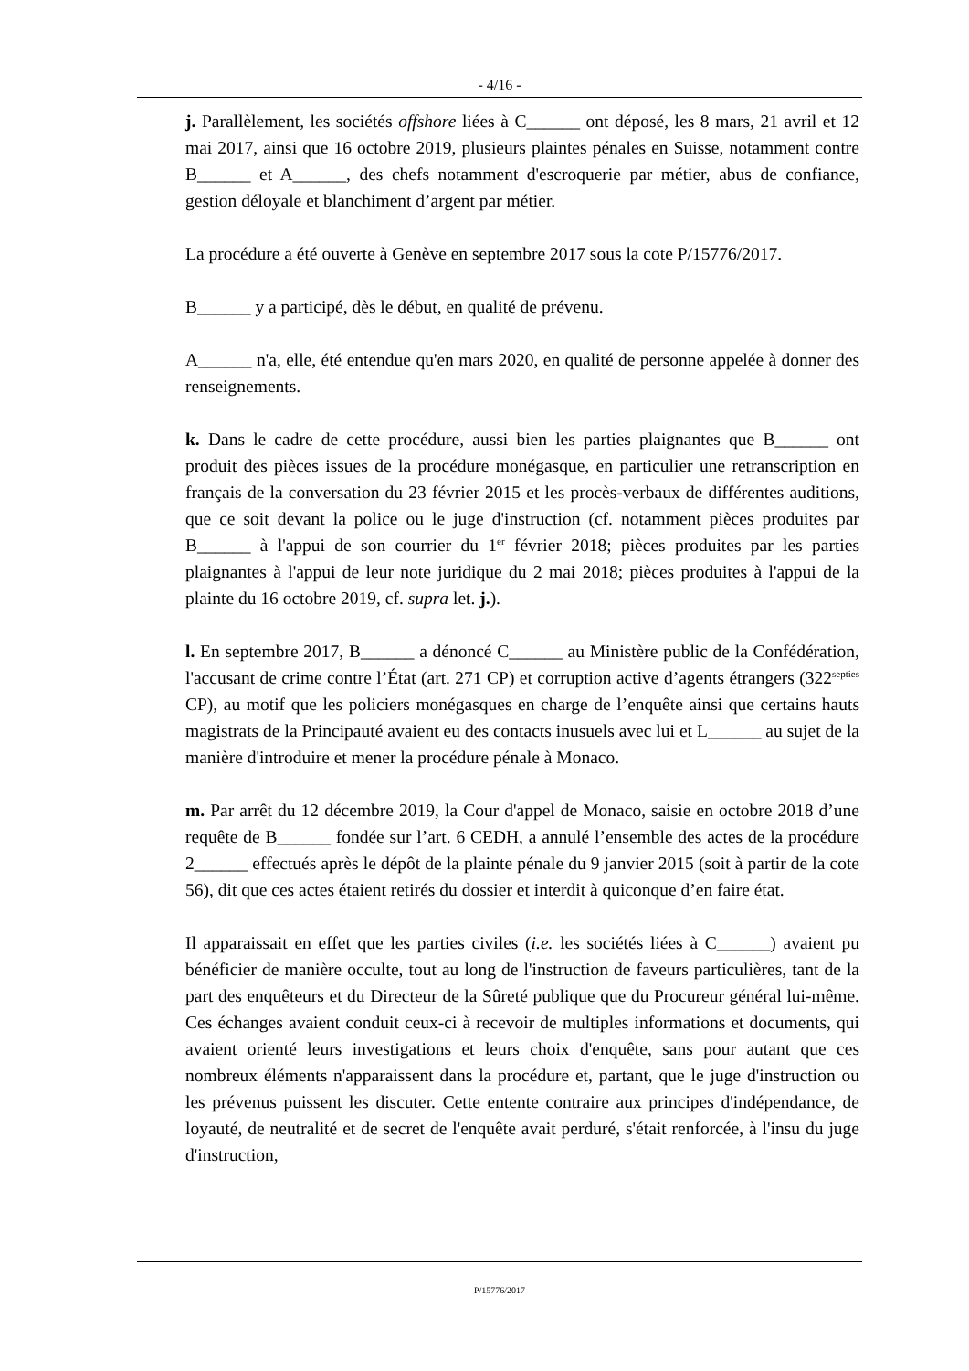- 4/16 -
j. Parallèlement, les sociétés offshore liées à C______ ont déposé, les 8 mars, 21 avril et 12 mai 2017, ainsi que 16 octobre 2019, plusieurs plaintes pénales en Suisse, notamment contre B______ et A______, des chefs notamment d'escroquerie par métier, abus de confiance, gestion déloyale et blanchiment d’argent par métier.
La procédure a été ouverte à Genève en septembre 2017 sous la cote P/15776/2017.
B______ y a participé, dès le début, en qualité de prévenu.
A______ n'a, elle, été entendue qu'en mars 2020, en qualité de personne appelée à donner des renseignements.
k. Dans le cadre de cette procédure, aussi bien les parties plaignantes que B______ ont produit des pièces issues de la procédure monégasque, en particulier une retranscription en français de la conversation du 23 février 2015 et les procès-verbaux de différentes auditions, que ce soit devant la police ou le juge d'instruction (cf. notamment pièces produites par B______ à l'appui de son courrier du 1<sup>er</sup> février 2018; pièces produites par les parties plaignantes à l'appui de leur note juridique du 2 mai 2018; pièces produites à l'appui de la plainte du 16 octobre 2019, cf. supra let. j.).
l. En septembre 2017, B______ a dénoncé C______ au Ministère public de la Confédération, l'accusant de crime contre l’État (art. 271 CP) et corruption active d’agents étrangers (322<sup>septies</sup> CP), au motif que les policiers monégasques en charge de l’enquête ainsi que certains hauts magistrats de la Principauté avaient eu des contacts inusuels avec lui et L______ au sujet de la manière d'introduire et mener la procédure pénale à Monaco.
m. Par arrêt du 12 décembre 2019, la Cour d'appel de Monaco, saisie en octobre 2018 d’une requête de B______ fondée sur l’art. 6 CEDH, a annulé l’ensemble des actes de la procédure 2______ effectués après le dépôt de la plainte pénale du 9 janvier 2015 (soit à partir de la cote 56), dit que ces actes étaient retirés du dossier et interdit à quiconque d’en faire état.
Il apparaissait en effet que les parties civiles (i.e. les sociétés liées à C______) avaient pu bénéficier de manière occulte, tout au long de l'instruction de faveurs particulières, tant de la part des enquêteurs et du Directeur de la Sûreté publique que du Procureur général lui-même. Ces échanges avaient conduit ceux-ci à recevoir de multiples informations et documents, qui avaient orienté leurs investigations et leurs choix d'enquête, sans pour autant que ces nombreux éléments n'apparaissent dans la procédure et, partant, que le juge d'instruction ou les prévenus puissent les discuter. Cette entente contraire aux principes d'indépendance, de loyauté, de neutralité et de secret de l'enquête avait perduré, s'était renforcée, à l'insu du juge d'instruction,
P/15776/2017